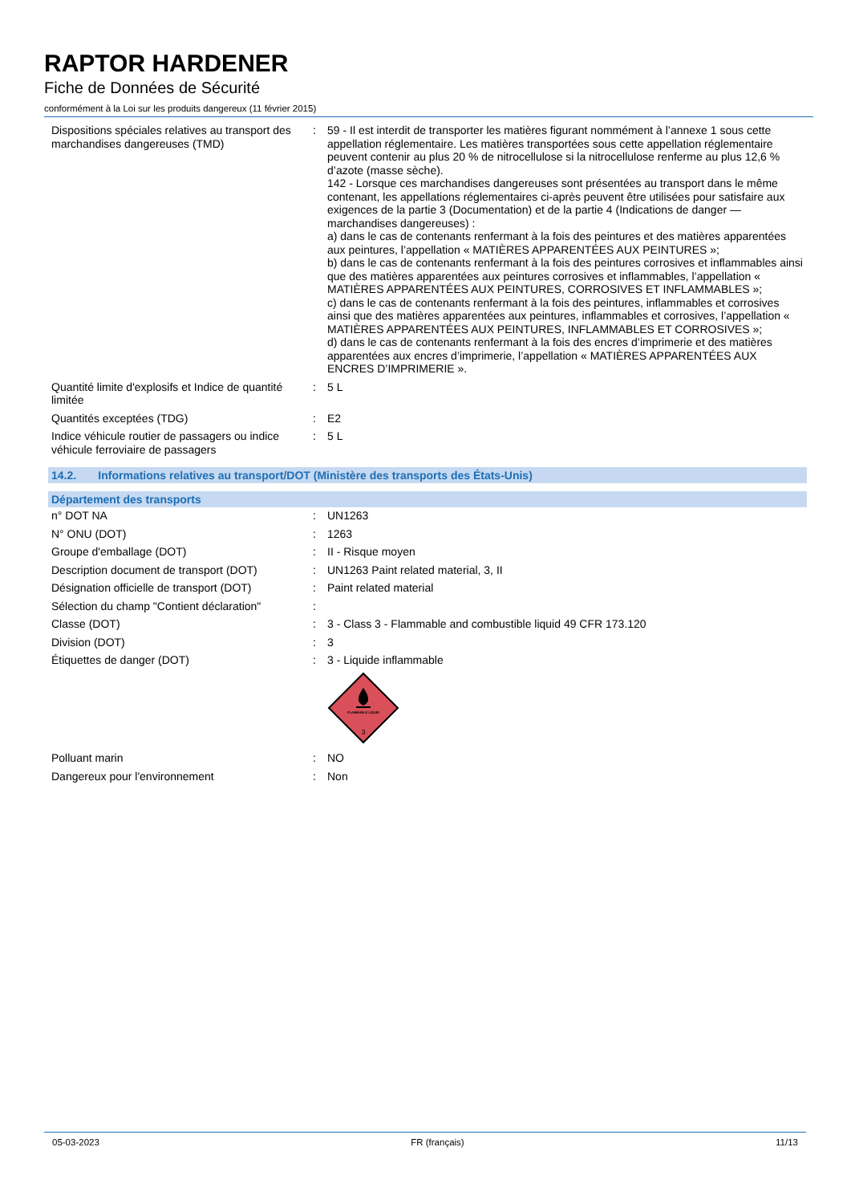RAPTOR HARDENER
Fiche de Données de Sécurité
conformément à la Loi sur les produits dangereux (11 février 2015)
| Dispositions spéciales relatives au transport des marchandises dangereuses (TMD) | : | 59 - Il est interdit de transporter les matières figurant nommément à l’annexe 1 sous cette appellation réglementaire. Les matières transportées sous cette appellation réglementaire peuvent contenir au plus 20 % de nitrocellulose si la nitrocellulose renferme au plus 12,6 % d’azote (masse sèche). 142 - Lorsque ces marchandises dangereuses sont présentées au transport dans le même contenant, les appellations réglementaires ci-après peuvent être utilisées pour satisfaire aux exigences de la partie 3 (Documentation) et de la partie 4 (Indications de danger — marchandises dangereuses) : a) dans le cas de contenants renfermant à la fois des peintures et des matières apparentées aux peintures, l’appellation « MATIÈRES APPARENTÉES AUX PEINTURES »; b) dans le cas de contenants renfermant à la fois des peintures corrosives et inflammables ainsi que des matières apparentées aux peintures corrosives et inflammables, l’appellation « MATIÈRES APPARENTÉES AUX PEINTURES, CORROSIVES ET INFLAMMABLES »; c) dans le cas de contenants renfermant à la fois des peintures, inflammables et corrosives ainsi que des matières apparentées aux peintures, inflammables et corrosives, l’appellation « MATIÈRES APPARENTÉES AUX PEINTURES, INFLAMMABLES ET CORROSIVES »; d) dans le cas de contenants renfermant à la fois des encres d’imprimerie et des matières apparentées aux encres d’imprimerie, l’appellation « MATIÈRES APPARENTÉES AUX ENCRES D’IMPRIMERIE ». |
| Quantité limite d'explosifs et Indice de quantité limitée | : | 5 L |
| Quantités exceptées (TDG) | : | E2 |
| Indice véhicule routier de passagers ou indice véhicule ferroviaire de passagers | : | 5 L |
14.2. Informations relatives au transport/DOT (Ministère des transports des États-Unis)
Département des transports
| n° DOT NA | : | UN1263 |
| N° ONU (DOT) | : | 1263 |
| Groupe d'emballage (DOT) | : | II - Risque moyen |
| Description document de transport (DOT) | : | UN1263 Paint related material, 3, II |
| Désignation officielle de transport (DOT) | : | Paint related material |
| Sélection du champ "Contient déclaration" | : | |
| Classe (DOT) | : | 3 - Class 3 - Flammable and combustible liquid 49 CFR 173.120 |
| Division (DOT) | : | 3 |
| Étiquettes de danger (DOT) | : | 3 - Liquide inflammable FLAMMABLE LIQUID 3 |
| Polluant marin | : | NO |
| Dangereux pour l'environnement | : | Non |
05-03-2023 FR (français) 11/13